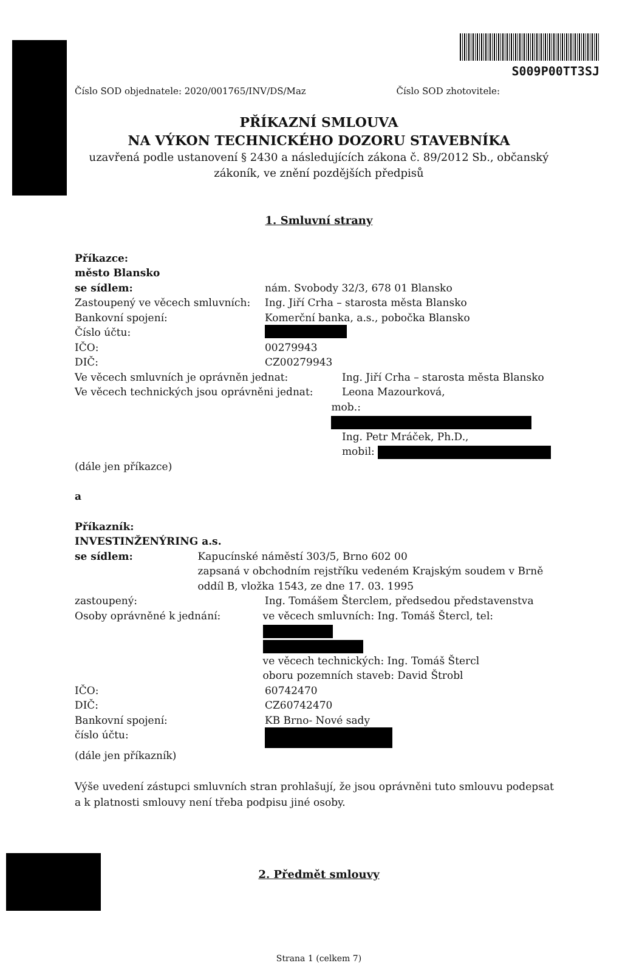S009P00TT3SJ
Číslo SOD objednatele: 2020/001765/INV/DS/Maz Číslo SOD zhotovitele:
PŘÍKAZNÍ SMLOUVA
NA VÝKON TECHNICKÉHO DOZORU STAVEBNÍKA
uzavřená podle ustanovení § 2430 a následujících zákona č. 89/2012 Sb., občanský zákoník, ve znění pozdějších předpisů
1. Smluvní strany
Příkazce:
město Blansko
se sídlem: nám. Svobody 32/3, 678 01 Blansko
Zastoupený ve věcech smluvních: Ing. Jiří Crha – starosta města Blansko
Bankovní spojení: Komerční banka, a.s., pobočka Blansko
Číslo účtu:
IČO: 00279943
DIČ: CZ00279943
Ve věcech smluvních je oprávněn jednat: Ing. Jiří Crha – starosta města Blansko
Ve věcech technických jsou oprávněni jednat: Leona Mazourková,
mob.:
Ing. Petr Mráček, Ph.D.,
mobil:
(dále jen příkazce)
a
Příkazník:
INVESTINŽENÝRING a.s.
se sídlem: Kapucínské náměstí 303/5, Brno 602 00
zapsaná v obchodním rejstříku vedeném Krajským soudem v Brně oddíl B, vložka 1543, ze dne 17. 03. 1995
zastoupený: Ing. Tomášem Šterclem, předsedou představenstva
Osoby oprávněné k jednání: ve věcech smluvních: Ing. Tomáš Štercl, tel:
ve věcech technických: Ing. Tomáš Štercl
oboru pozemních staveb: David Štrobl
IČO: 60742470
DIČ: CZ60742470
Bankovní spojení: KB Brno- Nové sady
číslo účtu:
(dále jen příkazník)
Výše uvedení zástupci smluvních stran prohlašují, že jsou oprávněni tuto smlouvu podepsat a k platnosti smlouvy není třeba podpisu jiné osoby.
2. Předmět smlouvy
Strana 1 (celkem 7)